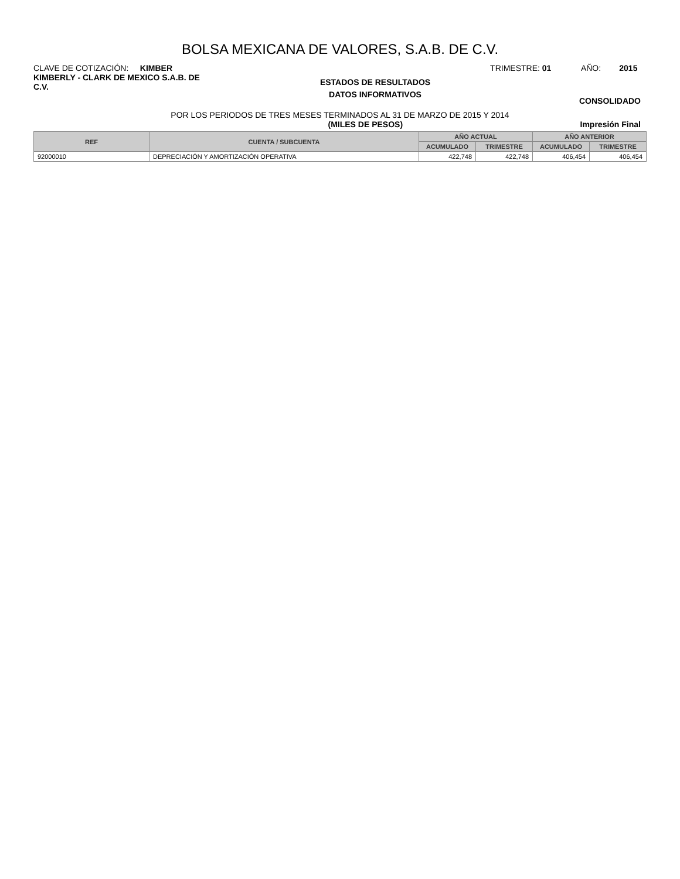BOLSA MEXICANA DE VALORES, S.A.B. DE C.V.
CLAVE DE COTIZACIÓN: KIMBER TRIMESTRE: 01 AÑO: 2015
KIMBERLY - CLARK DE MEXICO S.A.B. DE C.V.
ESTADOS DE RESULTADOS
DATOS INFORMATIVOS
CONSOLIDADO
POR LOS PERIODOS DE TRES MESES TERMINADOS AL 31 DE MARZO DE 2015 Y 2014
(MILES DE PESOS) Impresión Final
| REF | CUENTA / SUBCUENTA | AÑO ACTUAL | | AÑO ANTERIOR | |
| --- | --- | --- | --- | --- | --- |
| | | ACUMULADO | TRIMESTRE | ACUMULADO | TRIMESTRE |
| 92000010 | DEPRECIACIÓN Y AMORTIZACIÓN OPERATIVA | 422,748 | 422,748 | 406,454 | 406,454 |